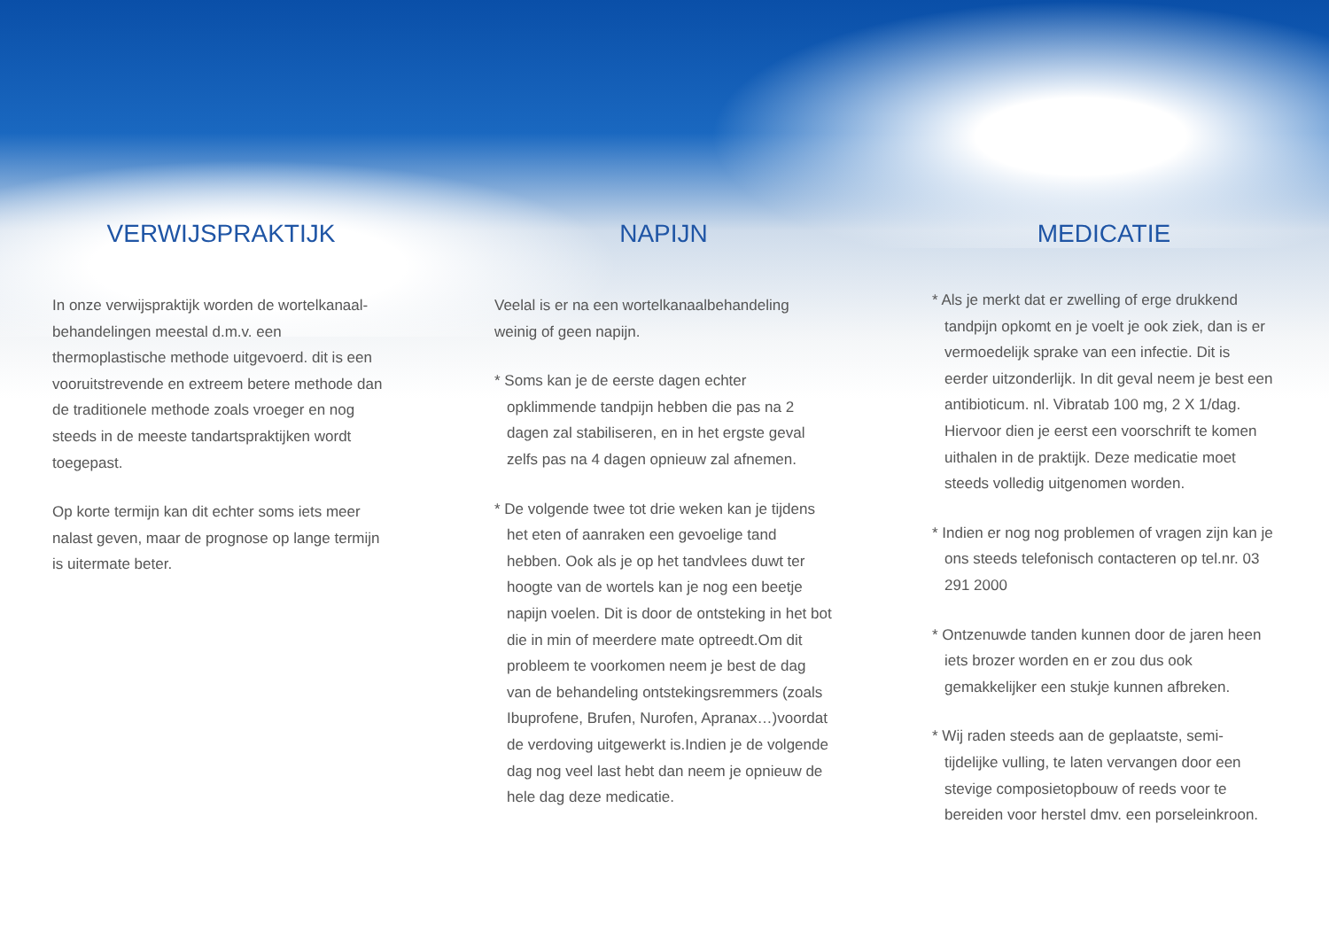VERWIJSPRAKTIJK
In onze verwijspraktijk worden de wortelkanaal-behandelingen meestal d.m.v. een thermoplastische methode uitgevoerd. dit is een vooruitstrevende en extreem betere methode dan de traditionele methode zoals vroeger en nog steeds in de meeste tandartspraktijken wordt toegepast.
Op korte termijn kan dit echter soms iets meer nalast geven, maar de prognose op lange termijn is uitermate beter.
NAPIJN
Veelal is er na een wortelkanaalbehandeling weinig of geen napijn.
* Soms kan je de eerste dagen echter opklimmende tandpijn hebben die pas na 2 dagen zal stabiliseren, en in het ergste geval zelfs pas na 4 dagen opnieuw zal afnemen.
* De volgende twee tot drie weken kan je tijdens het eten of aanraken een gevoelige tand hebben. Ook als je op het tandvlees duwt ter hoogte van de wortels kan je nog een beetje napijn voelen. Dit is door de ontsteking in het bot die in min of meerdere mate optreedt.Om dit probleem te voorkomen neem je best de dag van de behandeling ontstekingsremmers (zoals Ibuprofene, Brufen, Nurofen, Apranax…)voordat de verdoving uitgewerkt is.Indien je de volgende dag nog veel last hebt dan neem je opnieuw de hele dag deze medicatie.
MEDICATIE
* Als je merkt dat er zwelling of erge drukkend tandpijn opkomt en je voelt je ook ziek, dan is er vermoedelijk sprake van een infectie. Dit is eerder uitzonderlijk. In dit geval neem je best een antibioticum. nl. Vibratab 100 mg, 2 X 1/dag. Hiervoor dien je eerst een voorschrift te komen uithalen in de praktijk. Deze medicatie moet steeds volledig uitgenomen worden.
* Indien er nog nog problemen of vragen zijn kan je ons steeds telefonisch contacteren op tel.nr. 03 291 2000
* Ontzenuwde tanden kunnen door de jaren heen iets brozer worden en er zou dus ook gemakkelijker een stukje kunnen afbreken.
* Wij raden steeds aan de geplaatste, semi-tijdelijke vulling, te laten vervangen door een stevige composietopbouw of reeds voor te bereiden voor herstel dmv. een porseleinkroon.